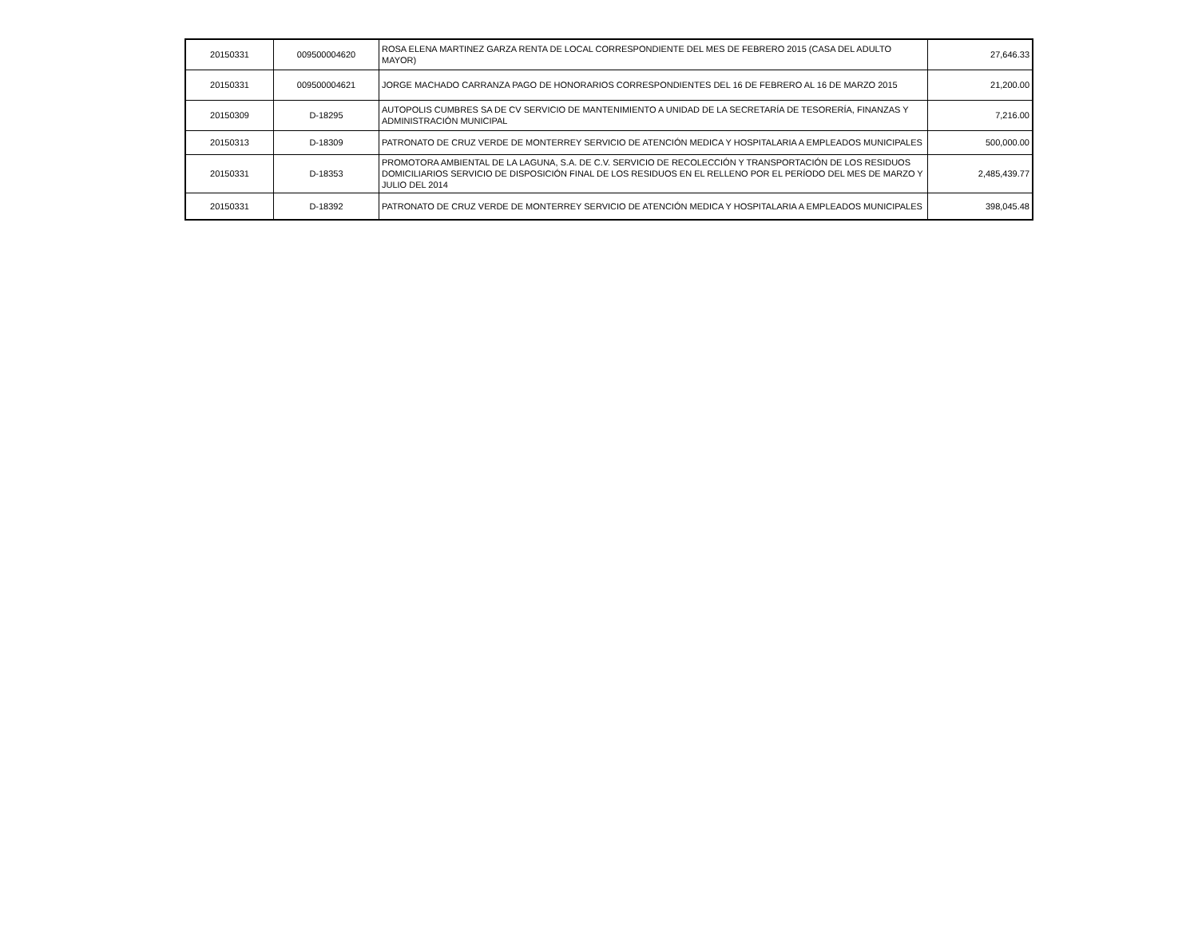| 20150331 | 009500004620 | ROSA ELENA MARTINEZ GARZA RENTA DE LOCAL CORRESPONDIENTE DEL MES DE FEBRERO 2015 (CASA DEL ADULTO MAYOR) | 27,646.33 |
| 20150331 | 009500004621 | JORGE MACHADO CARRANZA PAGO DE HONORARIOS CORRESPONDIENTES DEL 16 DE FEBRERO AL 16 DE MARZO 2015 | 21,200.00 |
| 20150309 | D-18295 | AUTOPOLIS CUMBRES SA DE CV SERVICIO DE MANTENIMIENTO A UNIDAD DE LA SECRETARÍA DE TESORERÍA, FINANZAS Y ADMINISTRACIÓN MUNICIPAL | 7,216.00 |
| 20150313 | D-18309 | PATRONATO DE CRUZ VERDE DE MONTERREY SERVICIO DE ATENCIÓN MEDICA Y HOSPITALARIA A EMPLEADOS MUNICIPALES | 500,000.00 |
| 20150331 | D-18353 | PROMOTORA AMBIENTAL DE LA LAGUNA, S.A. DE C.V. SERVICIO DE RECOLECCIÓN Y TRANSPORTACIÓN DE LOS RESIDUOS DOMICILIARIOS SERVICIO DE DISPOSICIÓN FINAL DE LOS RESIDUOS EN EL RELLENO POR EL PERÍODO DEL MES DE MARZO Y JULIO DEL 2014 | 2,485,439.77 |
| 20150331 | D-18392 | PATRONATO DE CRUZ VERDE DE MONTERREY SERVICIO DE ATENCIÓN MEDICA Y HOSPITALARIA A EMPLEADOS MUNICIPALES | 398,045.48 |